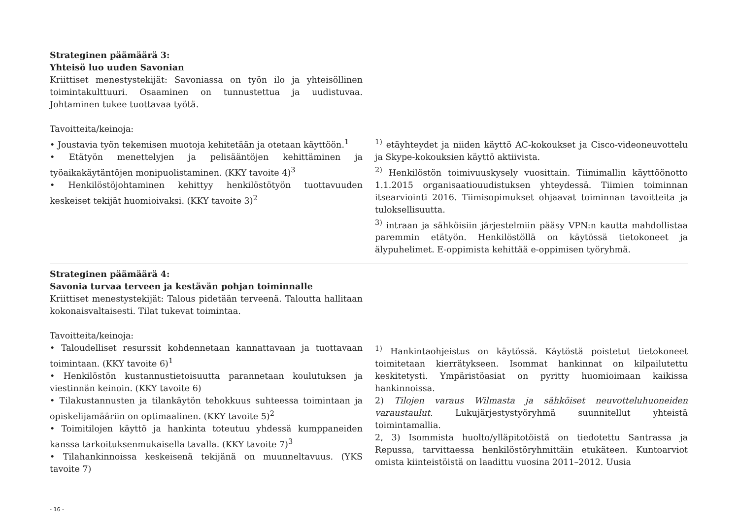Strateginen päämäärä 3:
Yhteisö luo uuden Savonian
Kriittiset menestystekijät: Savoniassa on työn ilo ja yhteisöllinen toimintakulttuuri. Osaaminen on tunnustettua ja uudistuvaa. Johtaminen tukee tuottavaa työtä.
Tavoitteita/keinoja:
• Joustavia työn tekemisen muotoja kehitetään ja otetaan käyttöön.<sup>1</sup>
• Etätyön menettelyjen ja pelisääntöjen kehittäminen ja työaikakäytäntöjen monipuolistaminen. (KKY tavoite 4)<sup>3</sup>
• Henkilöstöjohtaminen kehittyy henkilöstötyön tuottavuuden keskeiset tekijät huomioivaksi. (KKY tavoite 3)<sup>2</sup>
<sup>1)</sup> etäyhteydet ja niiden käyttö AC-kokoukset ja Cisco-videoneuvottelu ja Skype-kokouksien käyttö aktiivista.
<sup>2)</sup> Henkilöstön toimivuuskysely vuosittain. Tiimimallin käyttöönotto 1.1.2015 organisaatiouudistuksen yhteydessä. Tiimien toiminnan itsearviointi 2016. Tiimisopimukset ohjaavat toiminnan tavoitteita ja tuloksellisuutta.
<sup>3)</sup> intraan ja sähköisiin järjestelmiin pääsy VPN:n kautta mahdollistaa paremmin etätyön. Henkilöstöllä on käytössä tietokoneet ja älypuhelimet. E-oppimista kehittää e-oppimisen työryhmä.
Strateginen päämäärä 4:
Savonia turvaa terveen ja kestävän pohjan toiminnalle
Kriittiset menestystekijät: Talous pidetään terveenä. Taloutta hallitaan kokonaisvaltaisesti. Tilat tukevat toimintaa.
Tavoitteita/keinoja:
• Taloudelliset resurssit kohdennetaan kannattavaan ja tuottavaan toimintaan. (KKY tavoite 6)<sup>1</sup>
• Henkilöstön kustannustietoisuutta parannetaan koulutuksen ja viestinnän keinoin. (KKY tavoite 6)
• Tilakustannusten ja tilankäytön tehokkuus suhteessa toimintaan ja opiskelijamääriin on optimaalinen. (KKY tavoite 5)<sup>2</sup>
• Toimitilojen käyttö ja hankinta toteutuu yhdessä kumppaneiden kanssa tarkoituksenmukaisella tavalla. (KKY tavoite 7)<sup>3</sup>
• Tilahankinnoissa keskeisenä tekijänä on muunneltavuus. (YKS tavoite 7)
<sup>1)</sup> Hankintaohjeistus on käytössä. Käytöstä poistetut tietokoneet toimitetaan kierrätykseen. Isommat hankinnat on kilpailutettu keskitetysti. Ympäristöasiat on pyritty huomioimaan kaikissa hankinnoissa.
2) Tilojen varaus Wilmasta ja sähköiset neuvotteluhuoneiden varaustaulut. Lukujärjestystyöryhmä suunnitellut yhteistä toimintamallia.
2, 3) Isommista huolto/ylläpitotöistä on tiedotettu Santrassa ja Repussa, tarvittaessa henkilöstöryhmittäin etukäteen. Kuntoarviot omista kiinteistöistä on laadittu vuosina 2011–2012. Uusia
- 16 -